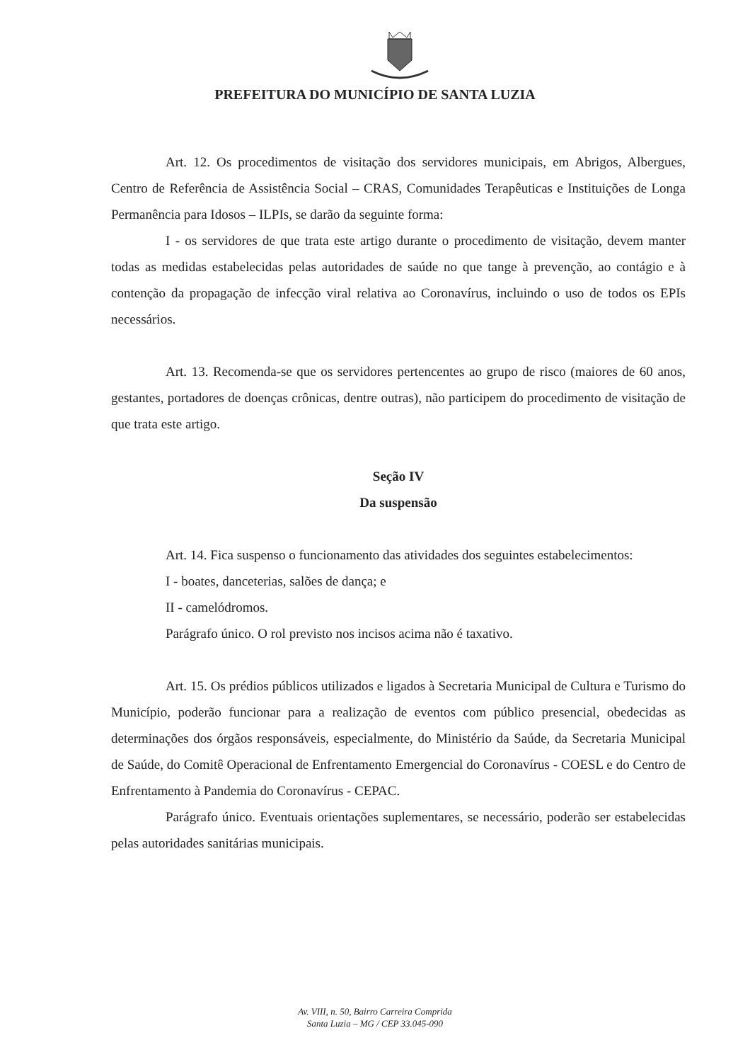PREFEITURA DO MUNICÍPIO DE SANTA LUZIA
Art. 12. Os procedimentos de visitação dos servidores municipais, em Abrigos, Albergues, Centro de Referência de Assistência Social – CRAS, Comunidades Terapêuticas e Instituições de Longa Permanência para Idosos – ILPIs, se darão da seguinte forma:
I - os servidores de que trata este artigo durante o procedimento de visitação, devem manter todas as medidas estabelecidas pelas autoridades de saúde no que tange à prevenção, ao contágio e à contenção da propagação de infecção viral relativa ao Coronavírus, incluindo o uso de todos os EPIs necessários.
Art. 13. Recomenda-se que os servidores pertencentes ao grupo de risco (maiores de 60 anos, gestantes, portadores de doenças crônicas, dentre outras), não participem do procedimento de visitação de que trata este artigo.
Seção IV
Da suspensão
Art. 14. Fica suspenso o funcionamento das atividades dos seguintes estabelecimentos:
I - boates, danceterias, salões de dança; e
II - camelódromos.
Parágrafo único. O rol previsto nos incisos acima não é taxativo.
Art. 15. Os prédios públicos utilizados e ligados à Secretaria Municipal de Cultura e Turismo do Município, poderão funcionar para a realização de eventos com público presencial, obedecidas as determinações dos órgãos responsáveis, especialmente, do Ministério da Saúde, da Secretaria Municipal de Saúde, do Comitê Operacional de Enfrentamento Emergencial do Coronavírus - COESL e do Centro de Enfrentamento à Pandemia do Coronavírus - CEPAC.
Parágrafo único. Eventuais orientações suplementares, se necessário, poderão ser estabelecidas pelas autoridades sanitárias municipais.
Av. VIII, n. 50, Bairro Carreira Comprida
Santa Luzia – MG / CEP 33.045-090